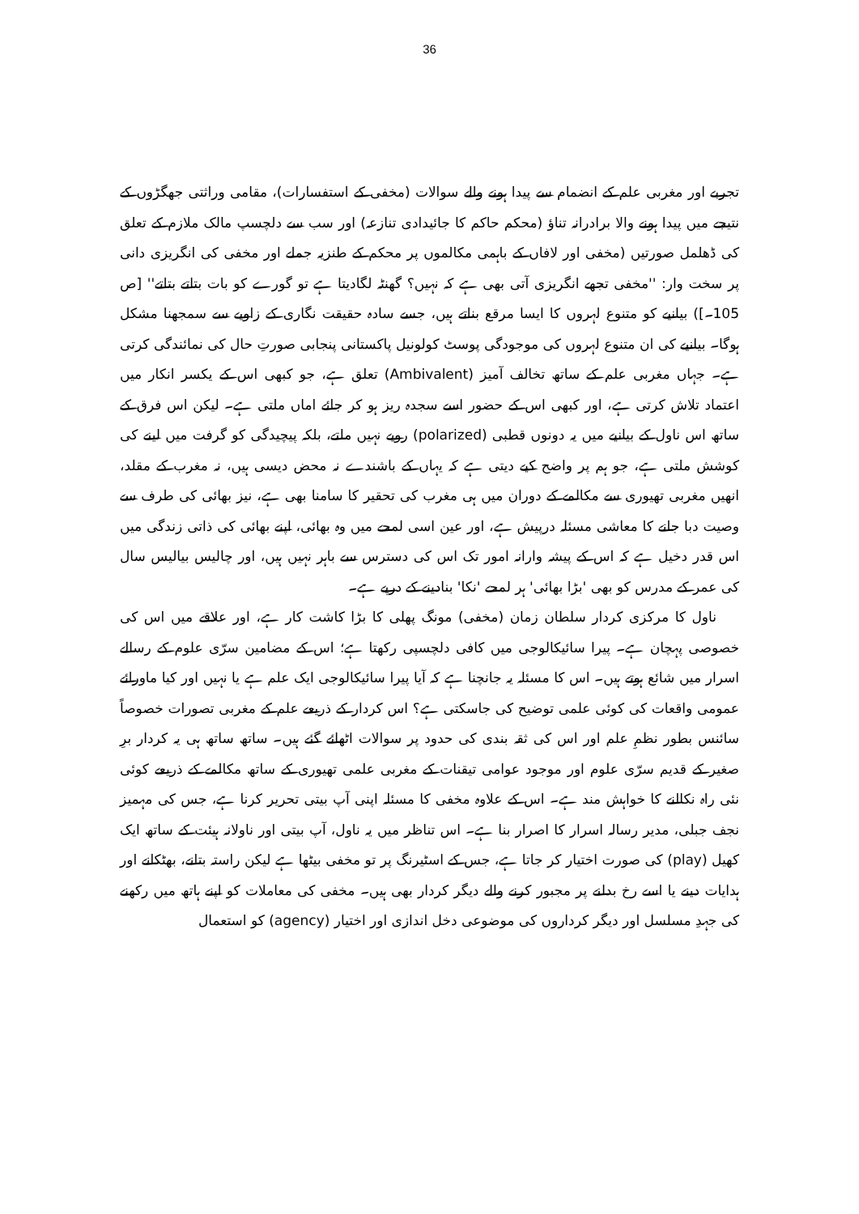36
تجربے اور مغربی علم کے انضمام سے پیدا ہونے والے سوالات (مخفی کے استفسارات)، مقامی وراثتی جھگڑوں کے نتیجے میں پیدا ہونے والا برادرانہ تناؤ (محکم حاکم کا جائیدادی تنازعہ) اور سب سے دلچسپ مالک ملازم کے تعلق کی ڈھلمل صورتیں (مخفی اور لافاں کے باہمی مکالموں پر محکم کے طنزیہ جملے اور مخفی کی انگریزی دانی پر سخت وار: ''مخفی تجھے انگریزی آتی بھی ہے کہ نہیں؟ گھنٹہ لگادیتا ہے تو گورے کو بات بتاتے بتاتے'' [ص 105۔]) بیانیے کو متنوع لہروں کا ایسا مرقع بناتے ہیں، جسے سادہ حقیقت نگاری کے زاویے سے سمجھنا مشکل ہوگا۔ بیانیے کی ان متنوع لہروں کی موجودگی پوسٹ کولونیل پاکستانی پنجابی صورتِ حال کی نمائندگی کرتی ہے۔ جہاں مغربی علم کے ساتھ تخالف آمیز (Ambivalent) تعلق ہے، جو کبھی اس کے یکسر انکار میں اعتماد تلاش کرتی ہے، اور کبھی اس کے حضور اسے سجدہ ریز ہو کر جائے اماں ملتی ہے۔ لیکن اس فرق کے ساتھ اس ناول کے بیانیے میں یہ دونوں قطبی (polarized) رویے نہیں ملتے، بلکہ پیچیدگی کو گرفت میں لینے کی کوشش ملتی ہے، جو ہم پر واضح کیے دیتی ہے کہ یہاں کے باشندے نہ محض دیسی ہیں، نہ مغرب کے مقلد، انھیں مغربی تھیوری سے مکالمے کے دوران میں ہی مغرب کی تحقیر کا سامنا بھی ہے، نیز بھائی کی طرف سے وصیت دبا جانے کا معاشی مسئلہ درپیش ہے، اور عین اسی لمحے میں وہ بھائی، اپنے بھائی کی ذاتی زندگی میں اس قدر دخیل ہے کہ اس کے پیشہ وارانہ امور تک اس کی دسترس سے باہر نہیں ہیں، اور چالیس بیالیس سال کی عمر کے مدرس کو بھی 'بڑا بھائی' ہر لمحے 'نکا' بنادینے کے درپے ہے۔
ناول کا مرکزی کردار سلطان زمان (مخفی) مونگ پھلی کا بڑا کاشت کار ہے، اور علاقے میں اس کی خصوصی پہچان ہے۔ پیرا سائیکالوجی میں کافی دلچسپی رکھتا ہے؛ اس کے مضامین سرّی علوم کے رسالے اسرار میں شائع ہوتے ہیں۔ اس کا مسئلہ یہ جانچنا ہے کہ آیا پیرا سائیکالوجی ایک علم ہے یا نہیں اور کیا ماورائے عمومی واقعات کی کوئی علمی توضیح کی جاسکتی ہے؟ اس کردار کے ذریعے علم کے مغربی تصورات خصوصاً سائنس بطور نظمِ علم اور اس کی ثقہ بندی کی حدود پر سوالات اٹھائے گئے ہیں۔ ساتھ ساتھ ہی یہ کردار برِ صغیر کے قدیم سرّی علوم اور موجود عوامی تیقنات کے مغربی علمی تھیوری کے ساتھ مکالمے کے ذریعے کوئی نئی راہ نکالنے کا خواہش مند ہے۔ اس کے علاوہ مخفی کا مسئلہ اپنی آپ بیتی تحریر کرنا ہے، جس کی مہمیز نجف جبلی، مدیر رسالہ اسرار کا اصرار بنا ہے۔ اس تناظر میں یہ ناول، آپ بیتی اور ناولانہ ہیئت کے ساتھ ایک کھیل (play) کی صورت اختیار کر جاتا ہے، جس کے اسٹیرنگ پر تو مخفی بیٹھا ہے لیکن راستہ بتانے، بھٹکانے اور ہدایات دینے یا اسے رخ بدلنے پر مجبور کرنے والے دیگر کردار بھی ہیں۔ مخفی کی معاملات کو اپنے ہاتھ میں رکھنے کی جہدِ مسلسل اور دیگر کرداروں کی موضوعی دخل اندازی اور اختیار (agency) کو استعمال